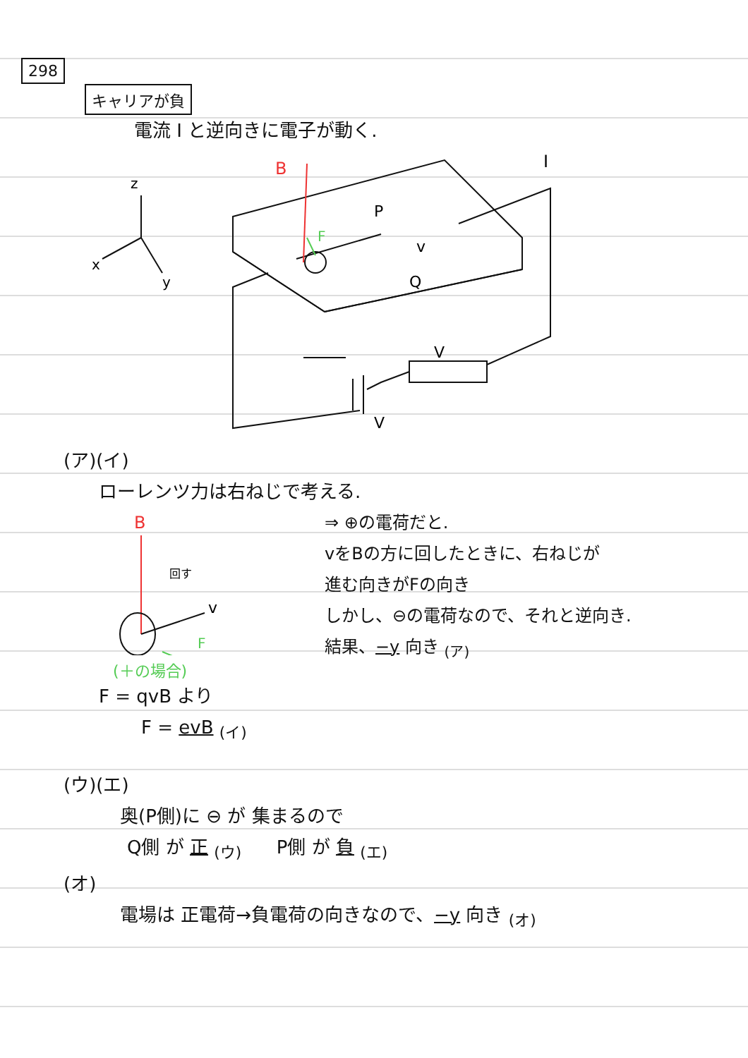298
キャリアが負
電流 I と逆向きに電子が動く.
z
x
y
B
I
P
Q
v
F
V
V
(ア)(イ)
ローレンツ力は右ねじで考える.
B
回す
v
F
(＋の場合)
F = qvB より
F = evB <sub>(イ)</sub>
⇒ ⊕の電荷だと.
vをBの方に回したときに、右ねじが
進む向きがFの向き
しかし、⊖の電荷なので、それと逆向き.
結果、−y 向き <sub>(ア)</sub>
(ウ)(エ)
奥(P側)に ⊖ が 集まるので
Q側 が 正 <sub>(ウ)</sub> P側 が 負 <sub>(エ)</sub>
(オ)
電場は 正電荷→負電荷の向きなので、−y 向き <sub>(オ)</sub>